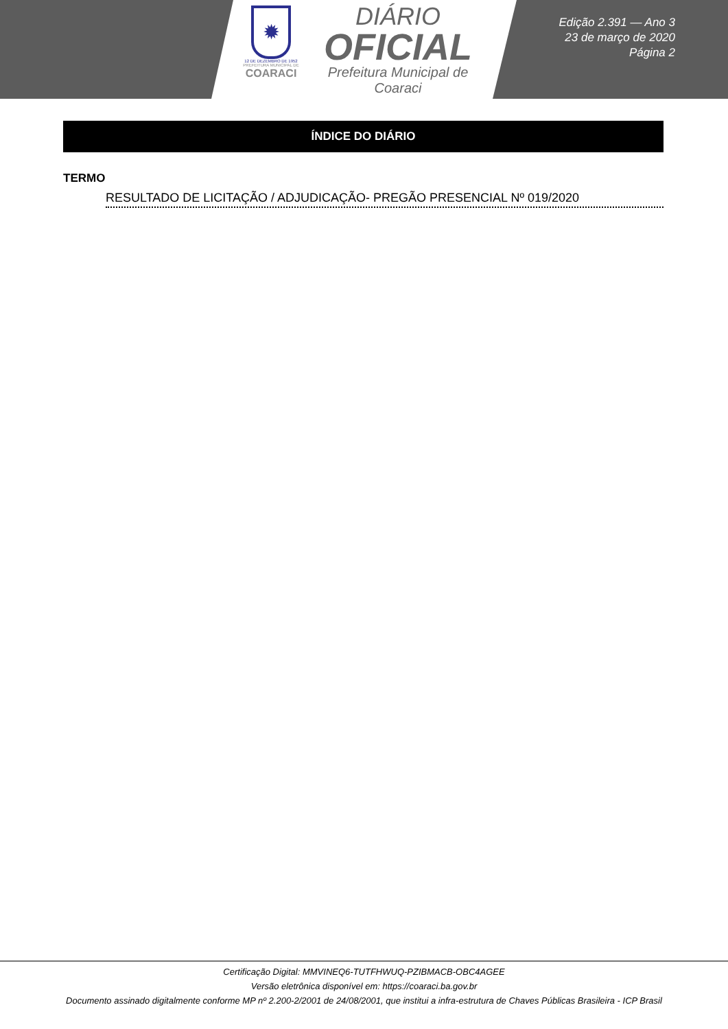✹
12 DE DEZEMBRO DE 1952
PREFEITURA MUNICIPAL DE
COARACI
DIÁRIO
OFICIAL
Prefeitura Municipal de
Coaraci
Edição 2.391 — Ano 3
23 de março de 2020
Página 2
ÍNDICE DO DIÁRIO
TERMO
RESULTADO DE LICITAÇÃO / ADJUDICAÇÃO- PREGÃO PRESENCIAL Nº 019/2020
Certificação Digital: MMVINEQ6-TUTFHWUQ-PZIBMACB-OBC4AGEE
Versão eletrônica disponível em: https://coaraci.ba.gov.br
Documento assinado digitalmente conforme MP nº 2.200-2/2001 de 24/08/2001, que institui a infra-estrutura de Chaves Públicas Brasileira - ICP Brasil